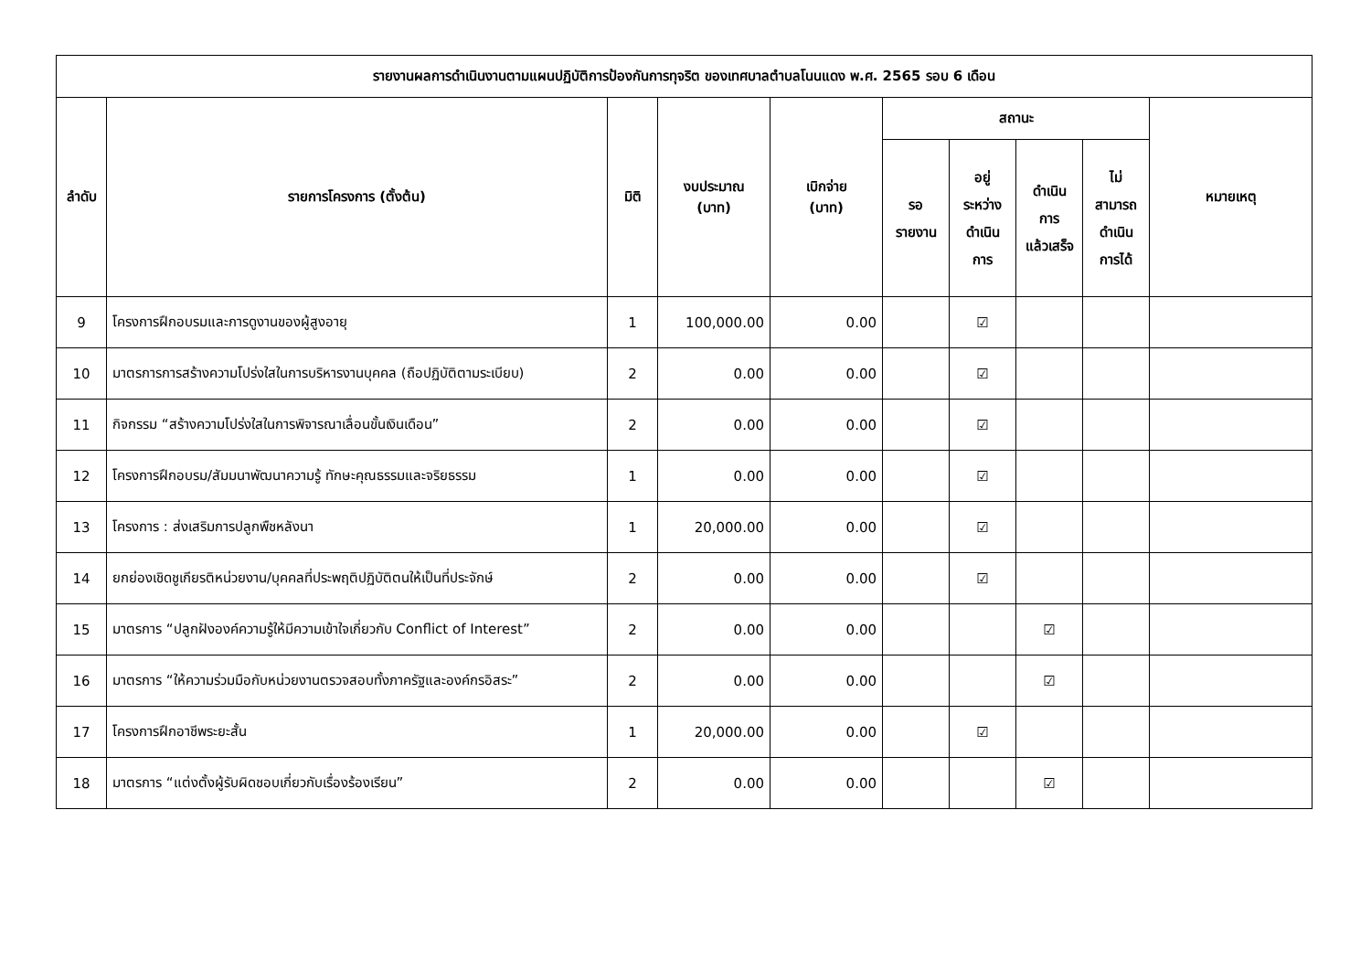| รายงานผลการดำเนินงานตามแผนปฏิบัติการป้องกันการทุจริต ของเทศบาลตำบลโนนแดง พ.ศ. 2565 รอบ 6 เดือน | | | | | | | | | |
| --- | --- | --- | --- | --- | --- | --- | --- | --- | --- |
| ลำดับ | รายการโครงการ (ตั้งต้น) | มิติ | งบประมาณ (บาท) | เบิกจ่าย (บาท) | สถานะ | | | | หมายเหตุ |
| | | | | | รอ รายงาน | อยู่ ระหว่าง ดำเนิน การ | ดำเนิน การ แล้วเสร็จ | ไม่ สามารถ ดำเนิน การได้ | |
| 9 | โครงการฝึกอบรมและการดูงานของผู้สูงอายุ | 1 | 100,000.00 | 0.00 | | ☑ | | | |
| 10 | มาตรการการสร้างความโปร่งใสในการบริหารงานบุคคล (ถือปฏิบัติตามระเบียบ) | 2 | 0.00 | 0.00 | | ☑ | | | |
| 11 | กิจกรรม “สร้างความโปร่งใสในการพิจารณาเลื่อนขั้นเงินเดือน” | 2 | 0.00 | 0.00 | | ☑ | | | |
| 12 | โครงการฝึกอบรม/สัมมนาพัฒนาความรู้ ทักษะคุณธรรมและจริยธรรม | 1 | 0.00 | 0.00 | | ☑ | | | |
| 13 | โครงการ : ส่งเสริมการปลูกพืชหลังนา | 1 | 20,000.00 | 0.00 | | ☑ | | | |
| 14 | ยกย่องเชิดชูเกียรติหน่วยงาน/บุคคลที่ประพฤติปฏิบัติตนให้เป็นที่ประจักษ์ | 2 | 0.00 | 0.00 | | ☑ | | | |
| 15 | มาตรการ “ปลูกฝังองค์ความรู้ให้มีความเข้าใจเกี่ยวกับ Conflict of Interest” | 2 | 0.00 | 0.00 | | | ☑ | | |
| 16 | มาตรการ “ให้ความร่วมมือกับหน่วยงานตรวจสอบทั้งภาครัฐและองค์กรอิสระ” | 2 | 0.00 | 0.00 | | | ☑ | | |
| 17 | โครงการฝึกอาชีพระยะสั้น | 1 | 20,000.00 | 0.00 | | ☑ | | | |
| 18 | มาตรการ “แต่งตั้งผู้รับผิดชอบเกี่ยวกับเรื่องร้องเรียน” | 2 | 0.00 | 0.00 | | | ☑ | | |